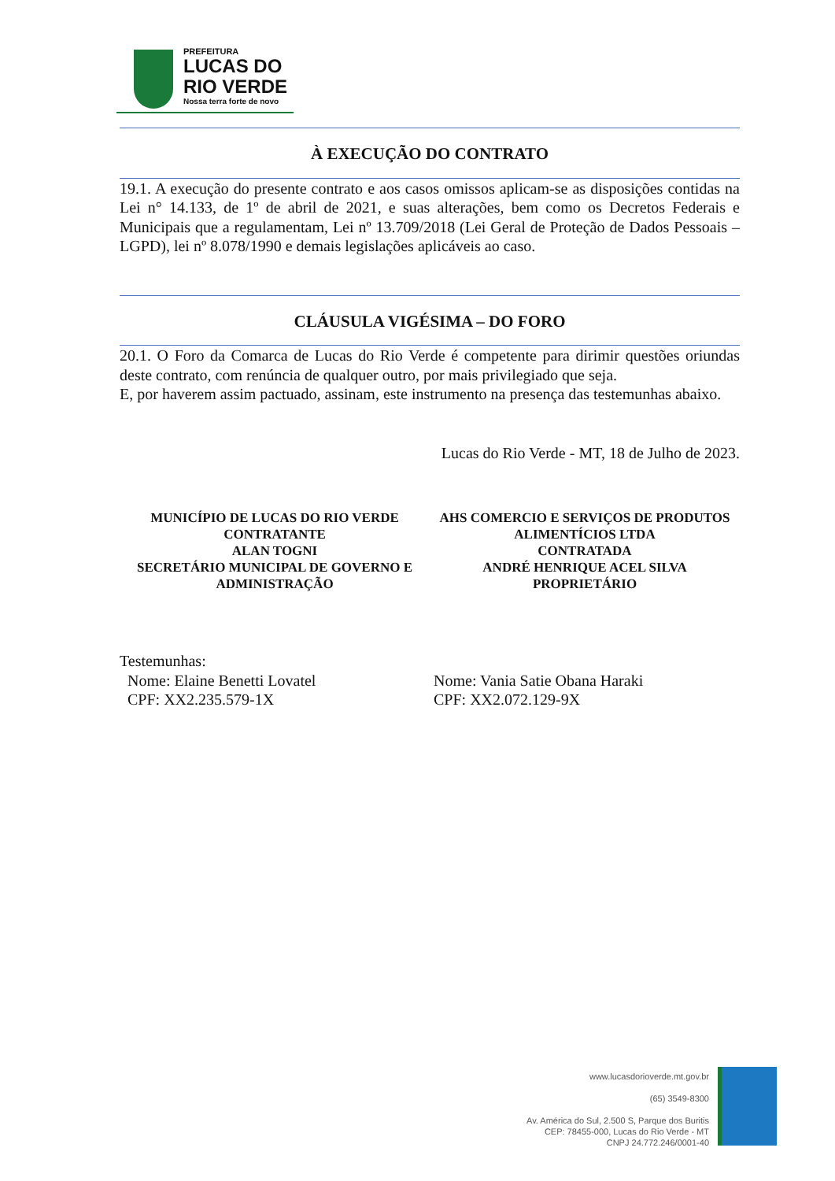PREFEITURA
LUCAS DO
RIO VERDE
Nossa terra forte de novo
À EXECUÇÃO DO CONTRATO
19.1. A execução do presente contrato e aos casos omissos aplicam-se as disposições contidas na Lei n° 14.133, de 1º de abril de 2021, e suas alterações, bem como os Decretos Federais e Municipais que a regulamentam, Lei nº 13.709/2018 (Lei Geral de Proteção de Dados Pessoais – LGPD), lei nº 8.078/1990 e demais legislações aplicáveis ao caso.
CLÁUSULA VIGÉSIMA – DO FORO
20.1. O Foro da Comarca de Lucas do Rio Verde é competente para dirimir questões oriundas deste contrato, com renúncia de qualquer outro, por mais privilegiado que seja.
E, por haverem assim pactuado, assinam, este instrumento na presença das testemunhas abaixo.
Lucas do Rio Verde - MT, 18 de Julho de 2023.
MUNICÍPIO DE LUCAS DO RIO VERDE
CONTRATANTE
ALAN TOGNI
SECRETÁRIO MUNICIPAL DE GOVERNO E ADMINISTRAÇÃO
AHS COMERCIO E SERVIÇOS DE PRODUTOS ALIMENTÍCIOS LTDA
CONTRATADA
ANDRÉ HENRIQUE ACEL SILVA
PROPRIETÁRIO
Testemunhas:
Nome: Elaine Benetti Lovatel
CPF: XX2.235.579-1X
Nome: Vania Satie Obana Haraki
CPF: XX2.072.129-9X
www.lucasdorioverde.mt.gov.br
(65) 3549-8300
Av. América do Sul, 2.500 S, Parque dos Buritis
CEP: 78455-000, Lucas do Rio Verde - MT
CNPJ 24.772.246/0001-40